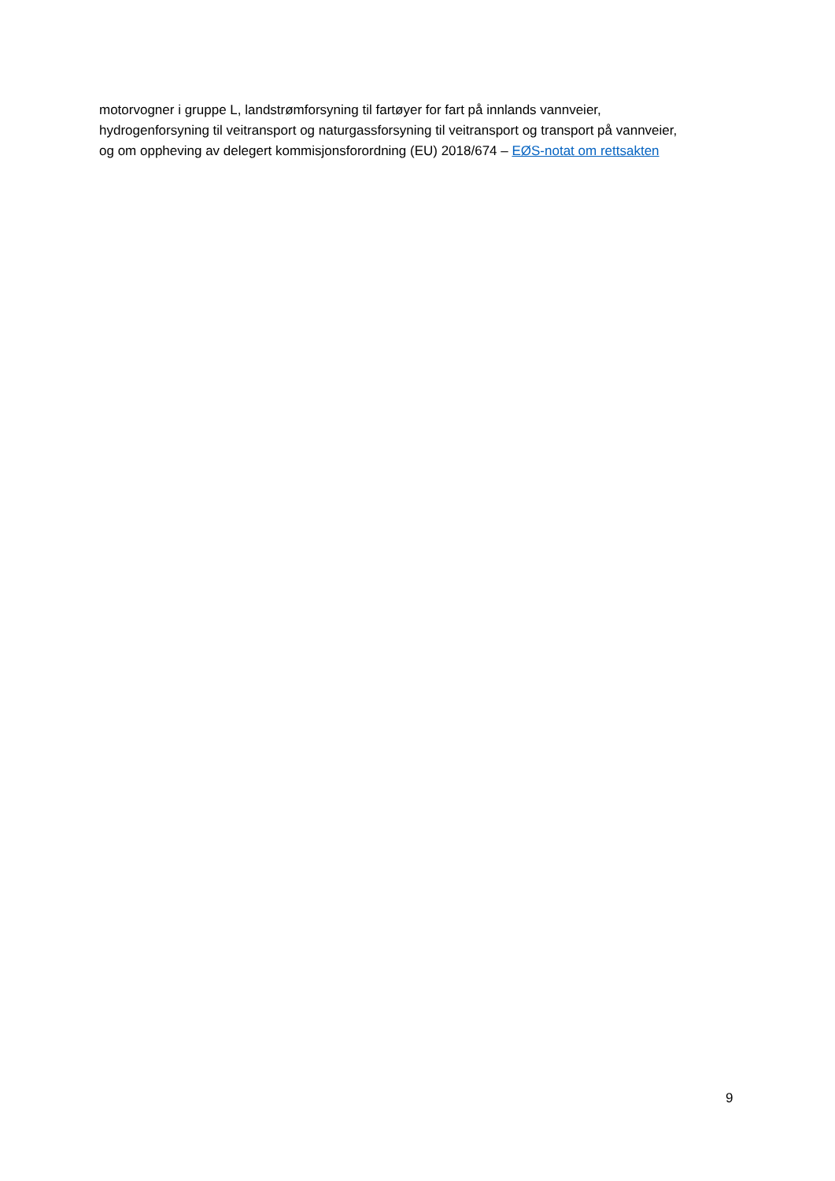motorvogner i gruppe L, landstrømforsyning til fartøyer for fart på innlands vannveier,
hydrogenforsyning til veitransport og naturgassforsyning til veitransport og transport på vannveier,
og om oppheving av delegert kommisjonsforordning (EU) 2018/674 – EØS-notat om rettsakten
9